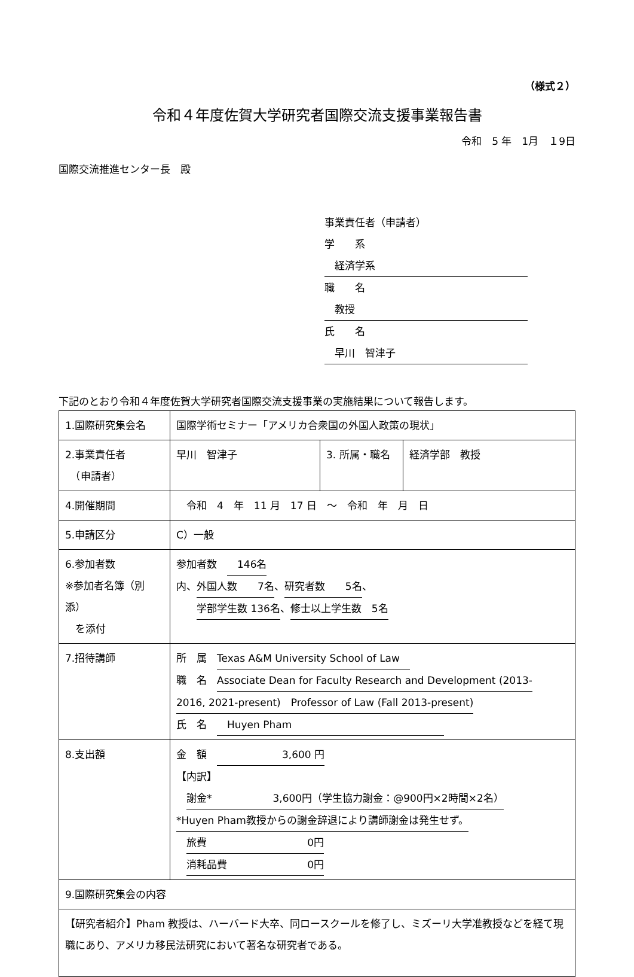（様式２）
令和４年度佐賀大学研究者国際交流支援事業報告書
令和　5 年　1月　１9日
国際交流推進センター長　殿
事業責任者（申請者）
学　　系　経済学系
職　　名　教授
氏　　名　早川　智津子
下記のとおり令和４年度佐賀大学研究者国際交流支援事業の実施結果について報告します。
| 1.国際研究集会名 | 国際学術セミナー「アメリカ合衆国の外国人政策の現状」 | | |
| 2.事業責任者 （申請者） | 早川 智津子 | 3. 所属・職名 | 経済学部 教授 |
| 4.開催期間 | 令和 4 年 11 月 17 日 ～ 令和 年 月 日 | | |
| 5.申請区分 | C）一般 | | |
| 6.参加者数 ※参加者名簿（別添） を添付 | 参加者数 146名 内、 外国人数 7名 、 研究者数 5名 、 学部学生数 136名 、 修士以上学生数 5名 | | |
| 7.招待講師 | 所 属 Texas A&M University School of Law 職 名 Associate Dean for Faculty Research and Development (2013- 2016, 2021-present) Professor of Law (Fall 2013-present) 氏 名 Huyen Pham | | |
| 8.支出額 | 金 額 3,600 円 【内訳】 謝金* 3,600円（学生協力謝金：@900円×2時間×2名） *Huyen Pham教授からの謝金辞退により講師謝金は発生せず。 旅費 0円 消耗品費 0円 | | |
| 9.国際研究集会の内容 | | | |
| 【研究者紹介】Pham 教授は、ハーバード大卒、同ロースクールを修了し、ミズーリ大学准教授などを経て現職にあり、アメリカ移民法研究において著名な研究者である。 | | | |